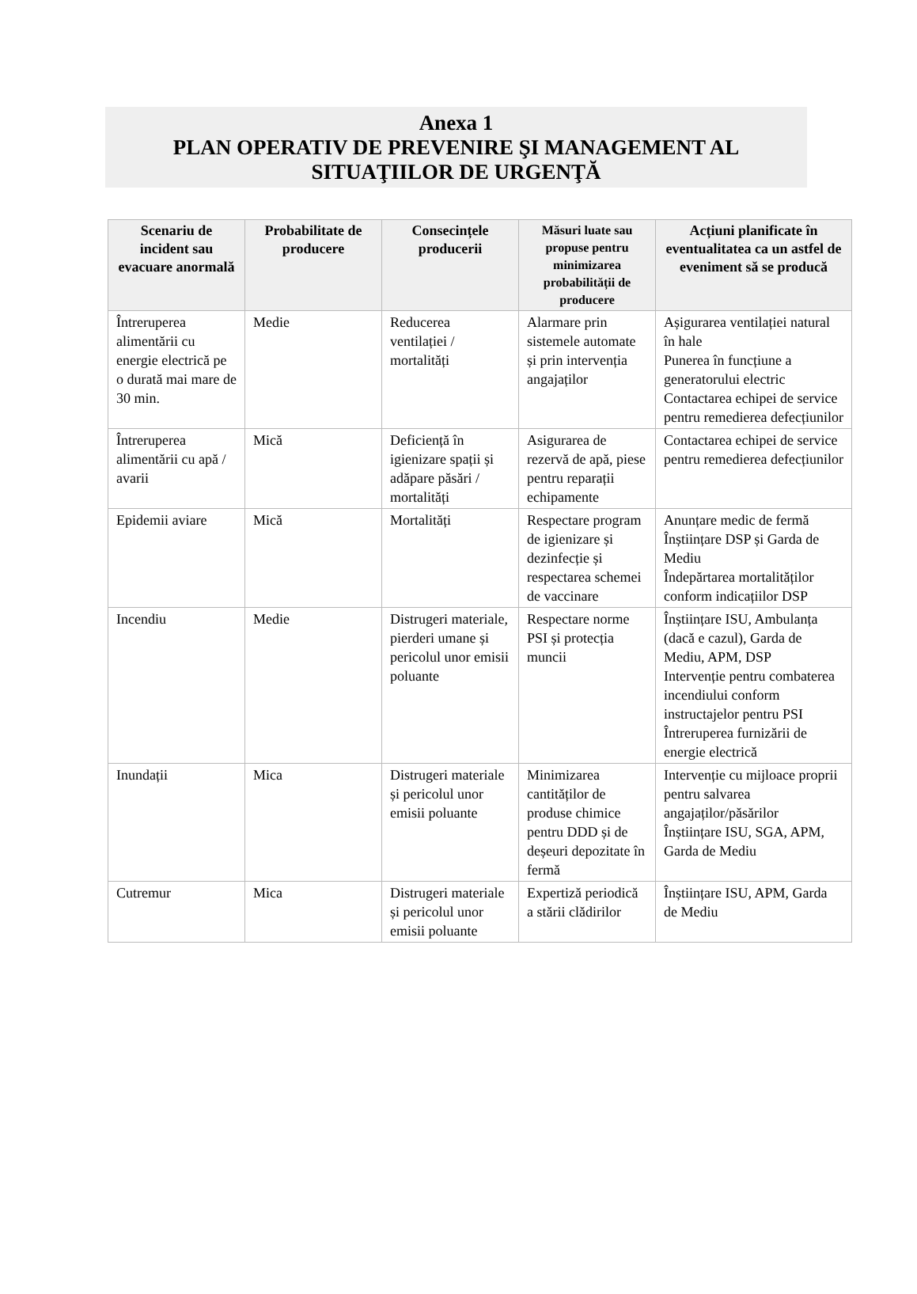Anexa 1
PLAN OPERATIV DE PREVENIRE ŞI MANAGEMENT AL
SITUAŢIILOR DE URGENŢĂ
| Scenariu de incident sau evacuare anormală | Probabilitate de producere | Consecințele producerii | Măsuri luate sau propuse pentru minimizarea probabilității de producere | Acțiuni planificate în eventualitatea ca un astfel de eveniment să se producă |
| --- | --- | --- | --- | --- |
| Întreruperea alimentării cu energie electrică pe o durată mai mare de 30 min. | Medie | Reducerea ventilației / mortalități | Alarmare prin sistemele automate și prin intervenția angajaților | Așigurarea ventilației natural în hale Punerea în funcțiune a generatorului electric Contactarea echipei de service pentru remedierea defecțiunilor |
| Întreruperea alimentării cu apă / avarii | Mică | Deficiență în igienizare spații și adăpare păsări / mortalități | Asigurarea de rezervă de apă, piese pentru reparații echipamente | Contactarea echipei de service pentru remedierea defecțiunilor |
| Epidemii aviare | Mică | Mortalități | Respectare program de igienizare și dezinfecție și respectarea schemei de vaccinare | Anunțare medic de fermă Înștiințare DSP și Garda de Mediu Îndepărtarea mortalităților conform indicațiilor DSP |
| Incendiu | Medie | Distrugeri materiale, pierderi umane și pericolul unor emisii poluante | Respectare norme PSI și protecția muncii | Înștiințare ISU, Ambulanța (dacă e cazul), Garda de Mediu, APM, DSP Intervenție pentru combaterea incendiului conform instructajelor pentru PSI Întreruperea furnizării de energie electrică |
| Inundații | Mica | Distrugeri materiale și pericolul unor emisii poluante | Minimizarea cantităților de produse chimice pentru DDD și de deșeuri depozitate în fermă | Intervenție cu mijloace proprii pentru salvarea angajaților/păsărilor Înștiințare ISU, SGA, APM, Garda de Mediu |
| Cutremur | Mica | Distrugeri materiale și pericolul unor emisii poluante | Expertiză periodică a stării clădirilor | Înștiințare ISU, APM, Garda de Mediu |